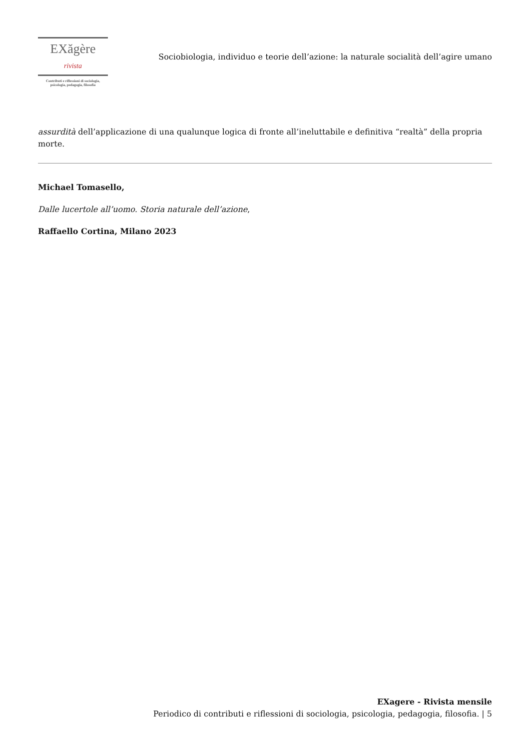EX ăgère rivista
Contributi e riflessioni di sociologia,
psicologia, pedagogia, filosofia
Sociobiologia, individuo e teorie dell’azione: la naturale socialità dell’agire umano
assurdità dell’applicazione di una qualunque logica di fronte all’ineluttabile e definitiva “realtà” della propria morte.
Michael Tomasello,
Dalle lucertole all’uomo. Storia naturale dell’azione,
Raffaello Cortina, Milano 2023
EXagere - Rivista mensile
Periodico di contributi e riflessioni di sociologia, psicologia, pedagogia, filosofia. | 5